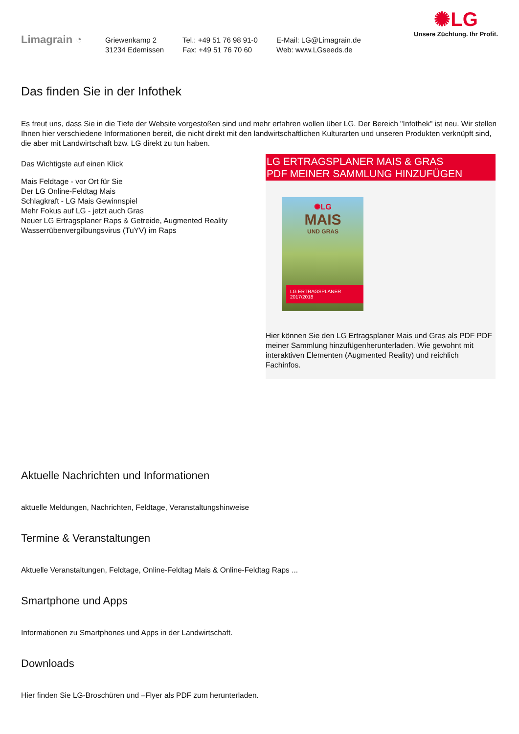Limagrain ◔
Griewenkamp 2
31234 Edemissen
Tel.: +49 51 76 98 91-0
Fax: +49 51 76 70 60
E-Mail: LG@Limagrain.de
Web: www.LGseeds.de
✺LG
Unsere Züchtung. Ihr Profit.
Das finden Sie in der Infothek
Es freut uns, dass Sie in die Tiefe der Website vorgestoßen sind und mehr erfahren wollen über LG. Der Bereich "Infothek" ist neu. Wir stellen Ihnen hier verschiedene Informationen bereit, die nicht direkt mit den landwirtschaftlichen Kulturarten und unseren Produkten verknüpft sind, die aber mit Landwirtschaft bzw. LG direkt zu tun haben.
Das Wichtigste auf einen Klick
Mais Feldtage - vor Ort für Sie
Der LG Online-Feldtag Mais
Schlagkraft - LG Mais Gewinnspiel
Mehr Fokus auf LG - jetzt auch Gras
Neuer LG Ertragsplaner Raps & Getreide, Augmented Reality
Wasserrübenvergilbungsvirus (TuYV) im Raps
LG ERTRAGSPLANER MAIS & GRAS
PDF MEINER SAMMLUNG HINZUFÜGEN
✺LG
MAIS
UND GRAS
LG ERTRAGSPLANER 2017/2018
Hier können Sie den LG Ertragsplaner Mais und Gras als PDF PDF meiner Sammlung hinzufügenherunterladen. Wie gewohnt mit interaktiven Elementen (Augmented Reality) und reichlich Fachinfos.
Aktuelle Nachrichten und Informationen
aktuelle Meldungen, Nachrichten, Feldtage, Veranstaltungshinweise
Termine & Veranstaltungen
Aktuelle Veranstaltungen, Feldtage, Online-Feldtag Mais & Online-Feldtag Raps ...
Smartphone und Apps
Informationen zu Smartphones und Apps in der Landwirtschaft.
Downloads
Hier finden Sie LG-Broschüren und –Flyer als PDF zum herunterladen.